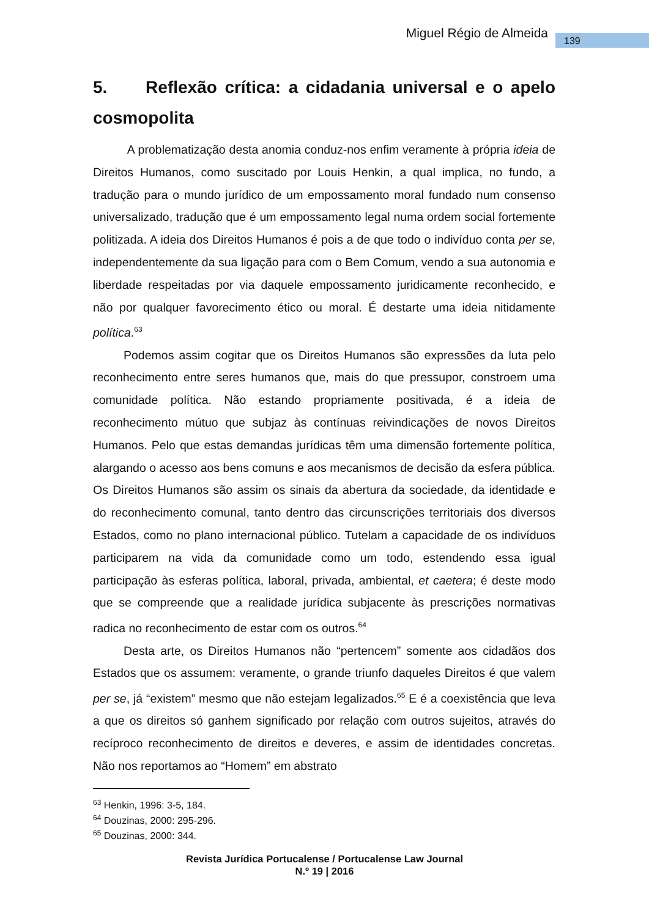Miguel Régio de Almeida 139
5. Reflexão crítica: a cidadania universal e o apelo cosmopolita
A problematização desta anomia conduz-nos enfim veramente à própria ideia de Direitos Humanos, como suscitado por Louis Henkin, a qual implica, no fundo, a tradução para o mundo jurídico de um empossamento moral fundado num consenso universalizado, tradução que é um empossamento legal numa ordem social fortemente politizada. A ideia dos Direitos Humanos é pois a de que todo o indivíduo conta per se, independentemente da sua ligação para com o Bem Comum, vendo a sua autonomia e liberdade respeitadas por via daquele empossamento juridicamente reconhecido, e não por qualquer favorecimento ético ou moral. É destarte uma ideia nitidamente política.<sup>63</sup>
Podemos assim cogitar que os Direitos Humanos são expressões da luta pelo reconhecimento entre seres humanos que, mais do que pressupor, constroem uma comunidade política. Não estando propriamente positivada, é a ideia de reconhecimento mútuo que subjaz às contínuas reivindicações de novos Direitos Humanos. Pelo que estas demandas jurídicas têm uma dimensão fortemente política, alargando o acesso aos bens comuns e aos mecanismos de decisão da esfera pública. Os Direitos Humanos são assim os sinais da abertura da sociedade, da identidade e do reconhecimento comunal, tanto dentro das circunscrições territoriais dos diversos Estados, como no plano internacional público. Tutelam a capacidade de os indivíduos participarem na vida da comunidade como um todo, estendendo essa igual participação às esferas política, laboral, privada, ambiental, et caetera; é deste modo que se compreende que a realidade jurídica subjacente às prescrições normativas radica no reconhecimento de estar com os outros.<sup>64</sup>
Desta arte, os Direitos Humanos não “pertencem” somente aos cidadãos dos Estados que os assumem: veramente, o grande triunfo daqueles Direitos é que valem per se, já “existem” mesmo que não estejam legalizados.<sup>65</sup> E é a coexistência que leva a que os direitos só ganhem significado por relação com outros sujeitos, através do recíproco reconhecimento de direitos e deveres, e assim de identidades concretas. Não nos reportamos ao “Homem” em abstrato
<sup>63</sup> Henkin, 1996: 3-5, 184.
<sup>64</sup> Douzinas, 2000: 295-296.
<sup>65</sup> Douzinas, 2000: 344.
Revista Jurídica Portucalense / Portucalense Law Journal
N.º 19 | 2016